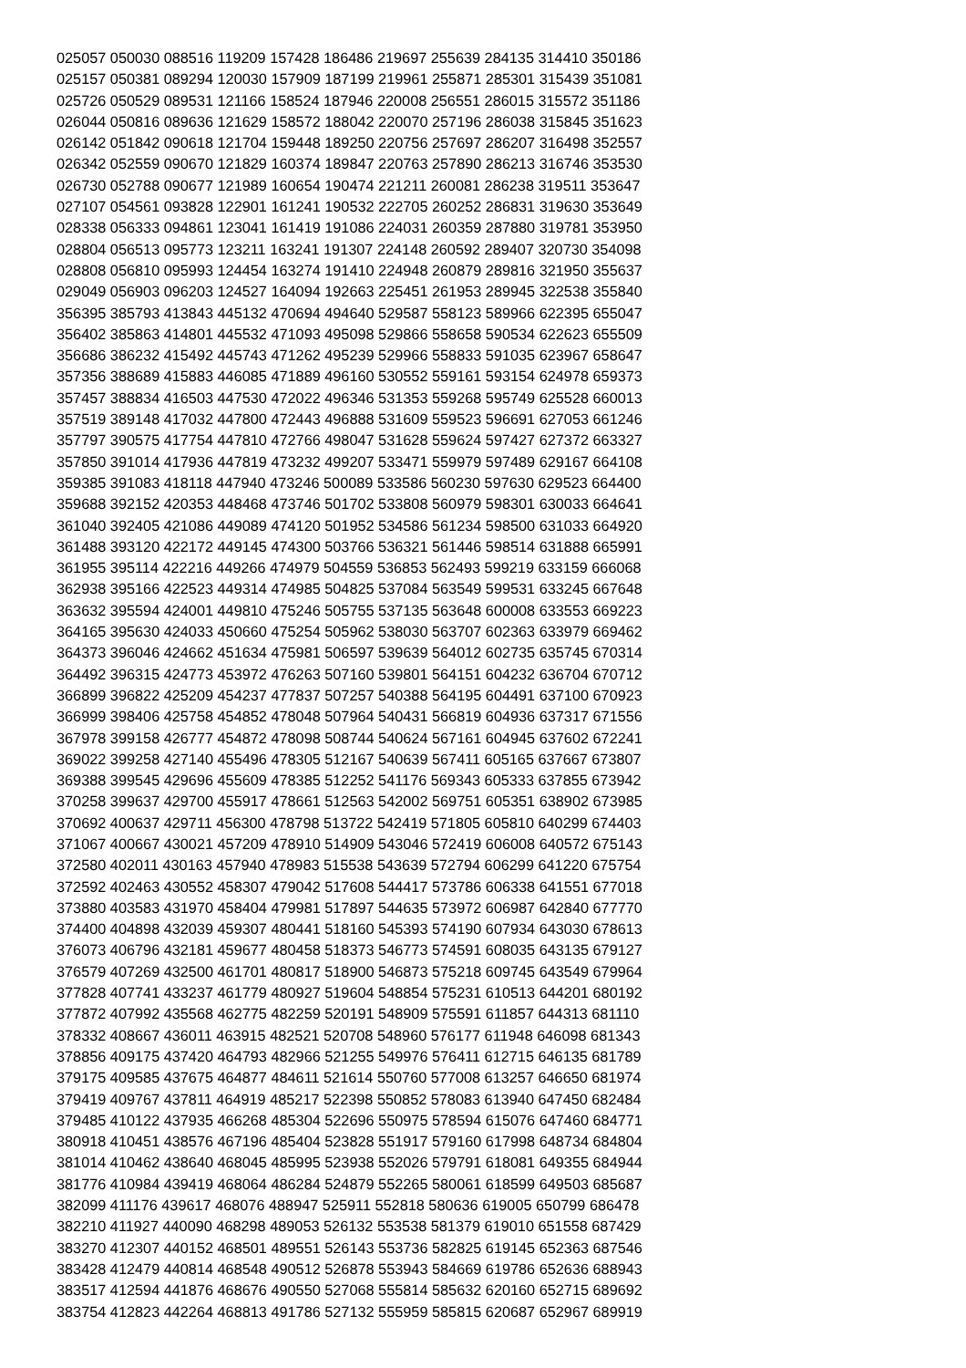025057 050030 088516 119209 157428 186486 219697 255639 284135 314410 350186 025157 050381 089294 120030 157909 187199 219961 255871 285301 315439 351081 025726 050529 089531 121166 158524 187946 220008 256551 286015 315572 351186 026044 050816 089636 121629 158572 188042 220070 257196 286038 315845 351623 026142 051842 090618 121704 159448 189250 220756 257697 286207 316498 352557 026342 052559 090670 121829 160374 189847 220763 257890 286213 316746 353530 026730 052788 090677 121989 160654 190474 221211 260081 286238 319511 353647 027107 054561 093828 122901 161241 190532 222705 260252 286831 319630 353649 028338 056333 094861 123041 161419 191086 224031 260359 287880 319781 353950 028804 056513 095773 123211 163241 191307 224148 260592 289407 320730 354098 028808 056810 095993 124454 163274 191410 224948 260879 289816 321950 355637 029049 056903 096203 124527 164094 192663 225451 261953 289945 322538 355840 356395 385793 413843 445132 470694 494640 529587 558123 589966 622395 655047 356402 385863 414801 445532 471093 495098 529866 558658 590534 622623 655509 356686 386232 415492 445743 471262 495239 529966 558833 591035 623967 658647 357356 388689 415883 446085 471889 496160 530552 559161 593154 624978 659373 357457 388834 416503 447530 472022 496346 531353 559268 595749 625528 660013 357519 389148 417032 447800 472443 496888 531609 559523 596691 627053 661246 357797 390575 417754 447810 472766 498047 531628 559624 597427 627372 663327 357850 391014 417936 447819 473232 499207 533471 559979 597489 629167 664108 359385 391083 418118 447940 473246 500089 533586 560230 597630 629523 664400 359688 392152 420353 448468 473746 501702 533808 560979 598301 630033 664641 361040 392405 421086 449089 474120 501952 534586 561234 598500 631033 664920 361488 393120 422172 449145 474300 503766 536321 561446 598514 631888 665991 361955 395114 422216 449266 474979 504559 536853 562493 599219 633159 666068 362938 395166 422523 449314 474985 504825 537084 563549 599531 633245 667648 363632 395594 424001 449810 475246 505755 537135 563648 600008 633553 669223 364165 395630 424033 450660 475254 505962 538030 563707 602363 633979 669462 364373 396046 424662 451634 475981 506597 539639 564012 602735 635745 670314 364492 396315 424773 453972 476263 507160 539801 564151 604232 636704 670712 366899 396822 425209 454237 477837 507257 540388 564195 604491 637100 670923 366999 398406 425758 454852 478048 507964 540431 566819 604936 637317 671556 367978 399158 426777 454872 478098 508744 540624 567161 604945 637602 672241 369022 399258 427140 455496 478305 512167 540639 567411 605165 637667 673807 369388 399545 429696 455609 478385 512252 541176 569343 605333 637855 673942 370258 399637 429700 455917 478661 512563 542002 569751 605351 638902 673985 370692 400637 429711 456300 478798 513722 542419 571805 605810 640299 674403 371067 400667 430021 457209 478910 514909 543046 572419 606008 640572 675143 372580 402011 430163 457940 478983 515538 543639 572794 606299 641220 675754 372592 402463 430552 458307 479042 517608 544417 573786 606338 641551 677018 373880 403583 431970 458404 479981 517897 544635 573972 606987 642840 677770 374400 404898 432039 459307 480441 518160 545393 574190 607934 643030 678613 376073 406796 432181 459677 480458 518373 546773 574591 608035 643135 679127 376579 407269 432500 461701 480817 518900 546873 575218 609745 643549 679964 377828 407741 433237 461779 480927 519604 548854 575231 610513 644201 680192 377872 407992 435568 462775 482259 520191 548909 575591 611857 644313 681110 378332 408667 436011 463915 482521 520708 548960 576177 611948 646098 681343 378856 409175 437420 464793 482966 521255 549976 576411 612715 646135 681789 379175 409585 437675 464877 484611 521614 550760 577008 613257 646650 681974 379419 409767 437811 464919 485217 522398 550852 578083 613940 647450 682484 379485 410122 437935 466268 485304 522696 550975 578594 615076 647460 684771 380918 410451 438576 467196 485404 523828 551917 579160 617998 648734 684804 381014 410462 438640 468045 485995 523938 552026 579791 618081 649355 684944 381776 410984 439419 468064 486284 524879 552265 580061 618599 649503 685687 382099 411176 439617 468076 488947 525911 552818 580636 619005 650799 686478 382210 411927 440090 468298 489053 526132 553538 581379 619010 651558 687429 383270 412307 440152 468501 489551 526143 553736 582825 619145 652363 687546 383428 412479 440814 468548 490512 526878 553943 584669 619786 652636 688943 383517 412594 441876 468676 490550 527068 555814 585632 620160 652715 689692 383754 412823 442264 468813 491786 527132 555959 585815 620687 652967 689919